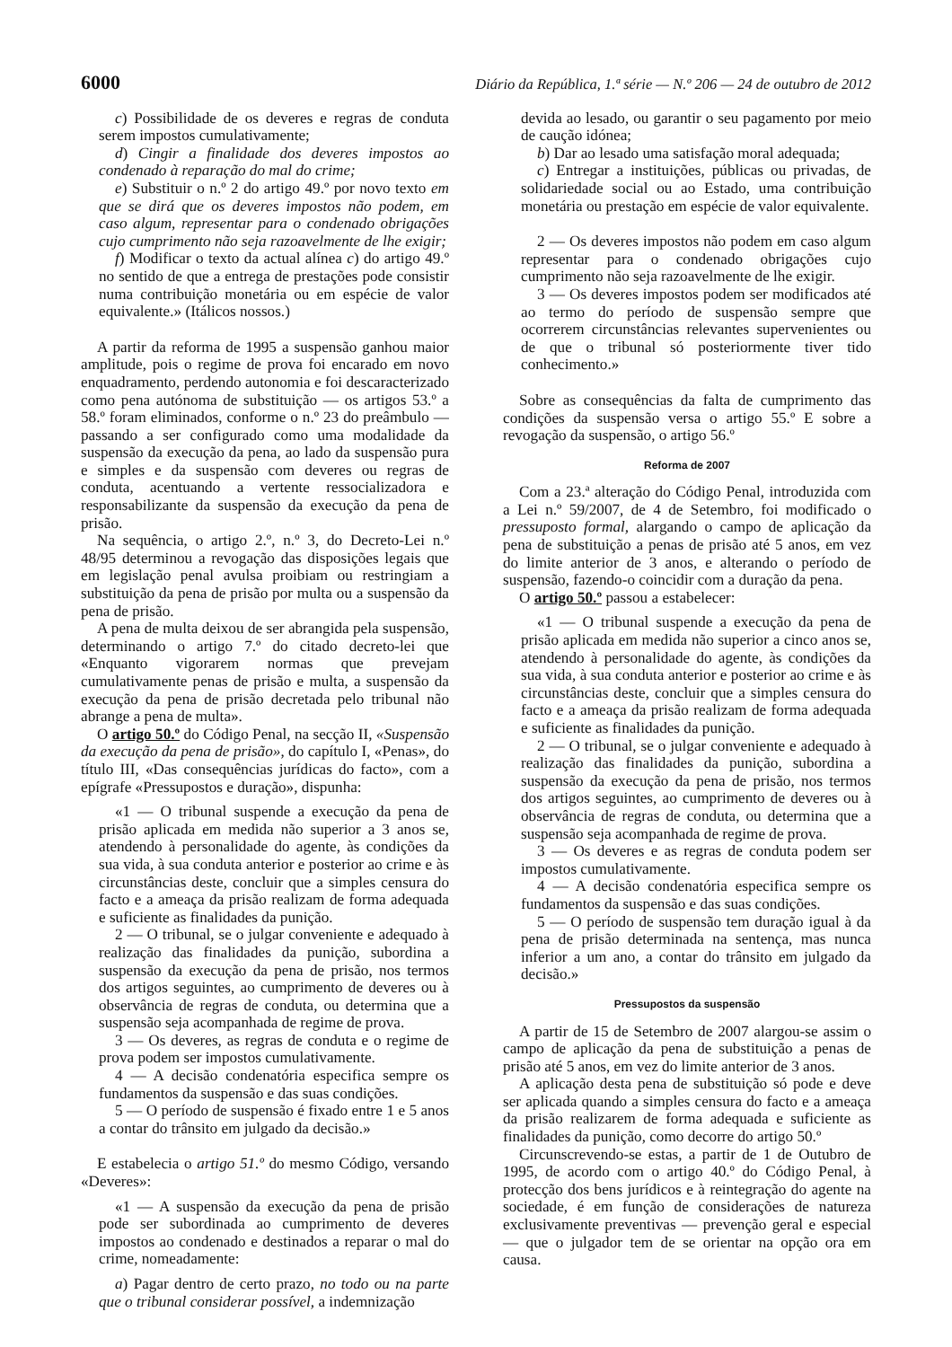6000 Diário da República, 1.ª série — N.º 206 — 24 de outubro de 2012
c) Possibilidade de os deveres e regras de conduta serem impostos cumulativamente;
d) Cingir a finalidade dos deveres impostos ao condenado à reparação do mal do crime;
e) Substituir o n.º 2 do artigo 49.º por novo texto em que se dirá que os deveres impostos não podem, em caso algum, representar para o condenado obrigações cujo cumprimento não seja razoavelmente de lhe exigir;
f) Modificar o texto da actual alínea c) do artigo 49.º no sentido de que a entrega de prestações pode consistir numa contribuição monetária ou em espécie de valor equivalente.» (Itálicos nossos.)
A partir da reforma de 1995 a suspensão ganhou maior amplitude, pois o regime de prova foi encarado em novo enquadramento, perdendo autonomia e foi descaracterizado como pena autónoma de substituição — os artigos 53.º a 58.º foram eliminados, conforme o n.º 23 do preâmbulo — passando a ser configurado como uma modalidade da suspensão da execução da pena, ao lado da suspensão pura e simples e da suspensão com deveres ou regras de conduta, acentuando a vertente ressocializadora e responsabilizante da suspensão da execução da pena de prisão.
Na sequência, o artigo 2.º, n.º 3, do Decreto-Lei n.º 48/95 determinou a revogação das disposições legais que em legislação penal avulsa proibiam ou restringiam a substituição da pena de prisão por multa ou a suspensão da pena de prisão.
A pena de multa deixou de ser abrangida pela suspensão, determinando o artigo 7.º do citado decreto-lei que «Enquanto vigorarem normas que prevejam cumulativamente penas de prisão e multa, a suspensão da execução da pena de prisão decretada pelo tribunal não abrange a pena de multa».
O artigo 50.º do Código Penal, na secção II, «Suspensão da execução da pena de prisão», do capítulo I, «Penas», do título III, «Das consequências jurídicas do facto», com a epígrafe «Pressupostos e duração», dispunha:
«1 — O tribunal suspende a execução da pena de prisão aplicada em medida não superior a 3 anos se, atendendo à personalidade do agente, às condições da sua vida, à sua conduta anterior e posterior ao crime e às circunstâncias deste, concluir que a simples censura do facto e a ameaça da prisão realizam de forma adequada e suficiente as finalidades da punição.
2 — O tribunal, se o julgar conveniente e adequado à realização das finalidades da punição, subordina a suspensão da execução da pena de prisão, nos termos dos artigos seguintes, ao cumprimento de deveres ou à observância de regras de conduta, ou determina que a suspensão seja acompanhada de regime de prova.
3 — Os deveres, as regras de conduta e o regime de prova podem ser impostos cumulativamente.
4 — A decisão condenatória especifica sempre os fundamentos da suspensão e das suas condições.
5 — O período de suspensão é fixado entre 1 e 5 anos a contar do trânsito em julgado da decisão.»
E estabelecia o artigo 51.º do mesmo Código, versando «Deveres»:
«1 — A suspensão da execução da pena de prisão pode ser subordinada ao cumprimento de deveres impostos ao condenado e destinados a reparar o mal do crime, nomeadamente:
a) Pagar dentro de certo prazo, no todo ou na parte que o tribunal considerar possível, a indemnização
devida ao lesado, ou garantir o seu pagamento por meio de caução idónea;
b) Dar ao lesado uma satisfação moral adequada;
c) Entregar a instituições, públicas ou privadas, de solidariedade social ou ao Estado, uma contribuição monetária ou prestação em espécie de valor equivalente.
2 — Os deveres impostos não podem em caso algum representar para o condenado obrigações cujo cumprimento não seja razoavelmente de lhe exigir.
3 — Os deveres impostos podem ser modificados até ao termo do período de suspensão sempre que ocorrerem circunstâncias relevantes supervenientes ou de que o tribunal só posteriormente tiver tido conhecimento.»
Sobre as consequências da falta de cumprimento das condições da suspensão versa o artigo 55.º E sobre a revogação da suspensão, o artigo 56.º
Reforma de 2007
Com a 23.ª alteração do Código Penal, introduzida com a Lei n.º 59/2007, de 4 de Setembro, foi modificado o pressuposto formal, alargando o campo de aplicação da pena de substituição a penas de prisão até 5 anos, em vez do limite anterior de 3 anos, e alterando o período de suspensão, fazendo-o coincidir com a duração da pena.
O artigo 50.º passou a estabelecer:
«1 — O tribunal suspende a execução da pena de prisão aplicada em medida não superior a cinco anos se, atendendo à personalidade do agente, às condições da sua vida, à sua conduta anterior e posterior ao crime e às circunstâncias deste, concluir que a simples censura do facto e a ameaça da prisão realizam de forma adequada e suficiente as finalidades da punição.
2 — O tribunal, se o julgar conveniente e adequado à realização das finalidades da punição, subordina a suspensão da execução da pena de prisão, nos termos dos artigos seguintes, ao cumprimento de deveres ou à observância de regras de conduta, ou determina que a suspensão seja acompanhada de regime de prova.
3 — Os deveres e as regras de conduta podem ser impostos cumulativamente.
4 — A decisão condenatória especifica sempre os fundamentos da suspensão e das suas condições.
5 — O período de suspensão tem duração igual à da pena de prisão determinada na sentença, mas nunca inferior a um ano, a contar do trânsito em julgado da decisão.»
Pressupostos da suspensão
A partir de 15 de Setembro de 2007 alargou-se assim o campo de aplicação da pena de substituição a penas de prisão até 5 anos, em vez do limite anterior de 3 anos.
A aplicação desta pena de substituição só pode e deve ser aplicada quando a simples censura do facto e a ameaça da prisão realizarem de forma adequada e suficiente as finalidades da punição, como decorre do artigo 50.º
Circunscrevendo-se estas, a partir de 1 de Outubro de 1995, de acordo com o artigo 40.º do Código Penal, à protecção dos bens jurídicos e à reintegração do agente na sociedade, é em função de considerações de natureza exclusivamente preventivas — prevenção geral e especial — que o julgador tem de se orientar na opção ora em causa.